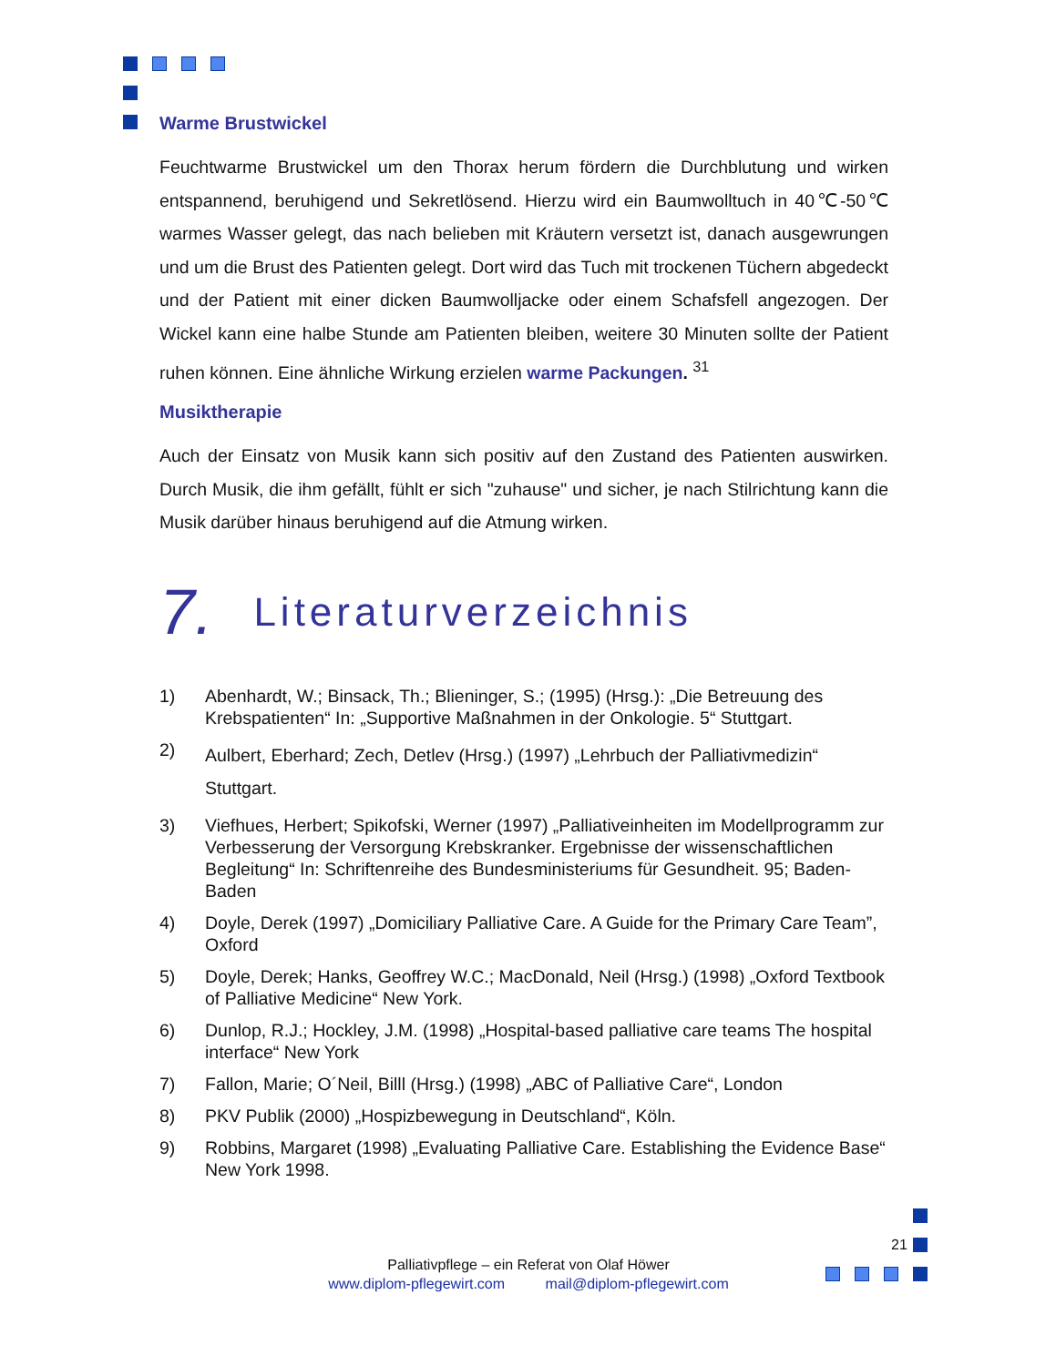Warme Brustwickel
Feuchtwarme Brustwickel um den Thorax herum fördern die Durchblutung und wirken entspannend, beruhigend und Sekretlösend. Hierzu wird ein Baumwolltuch in 40℃-50℃ warmes Wasser gelegt, das nach belieben mit Kräutern versetzt ist, danach ausgewrungen und um die Brust des Patienten gelegt. Dort wird das Tuch mit trockenen Tüchern abgedeckt und der Patient mit einer dicken Baumwolljacke oder einem Schafsfell angezogen. Der Wickel kann eine halbe Stunde am Patienten bleiben, weitere 30 Minuten sollte der Patient ruhen können. Eine ähnliche Wirkung erzielen warme Packungen. <sup>31</sup>
Musiktherapie
Auch der Einsatz von Musik kann sich positiv auf den Zustand des Patienten auswirken. Durch Musik, die ihm gefällt, fühlt er sich "zuhause" und sicher, je nach Stilrichtung kann die Musik darüber hinaus beruhigend auf die Atmung wirken.
7. Literaturverzeichnis
1) Abenhardt, W.; Binsack, Th.; Blieninger, S.; (1995) (Hrsg.): „Die Betreuung des Krebspatienten“ In: „Supportive Maßnahmen in der Onkologie. 5“ Stuttgart.
2)
Aulbert, Eberhard; Zech, Detlev (Hrsg.) (1997) „Lehrbuch der Palliativmedizin“ Stuttgart.
3) Viefhues, Herbert; Spikofski, Werner (1997) „Palliativeinheiten im Modellprogramm zur Verbesserung der Versorgung Krebskranker. Ergebnisse der wissenschaftlichen Begleitung“ In: Schriftenreihe des Bundesministeriums für Gesundheit. 95; Baden-Baden
4) Doyle, Derek (1997) „Domiciliary Palliative Care. A Guide for the Primary Care Team”, Oxford
5) Doyle, Derek; Hanks, Geoffrey W.C.; MacDonald, Neil (Hrsg.) (1998) „Oxford Textbook of Palliative Medicine“ New York.
6) Dunlop, R.J.; Hockley, J.M. (1998) „Hospital-based palliative care teams The hospital interface“ New York
7) Fallon, Marie; O´Neil, Billl (Hrsg.) (1998) „ABC of Palliative Care“, London
8) PKV Publik (2000) „Hospizbewegung in Deutschland“, Köln.
9) Robbins, Margaret (1998) „Evaluating Palliative Care. Establishing the Evidence Base“ New York 1998.
Palliativpflege – ein Referat von Olaf Höwer
www.diplom-pflegewirt.com mail@diplom-pflegewirt.com
21